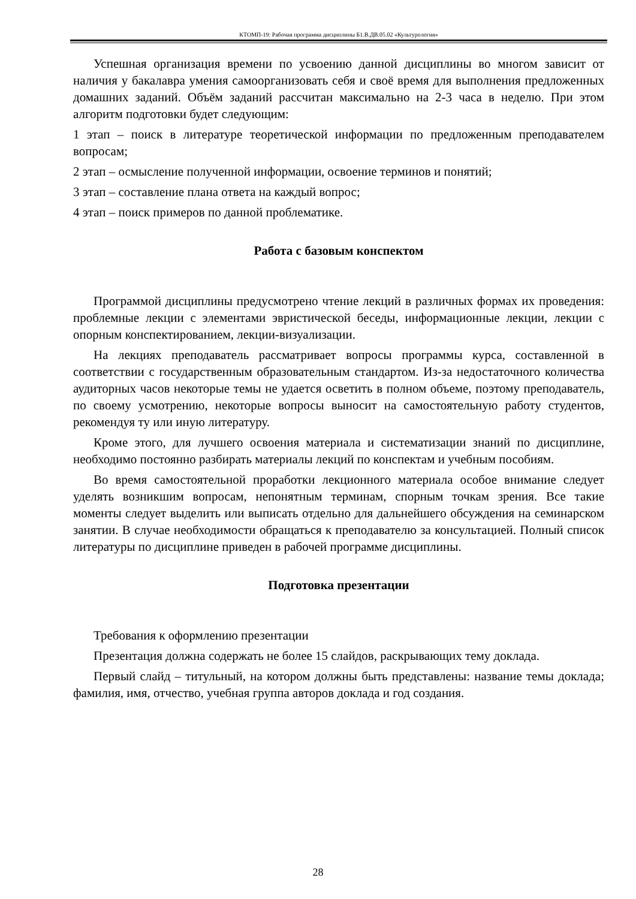КТОМП-19: Рабочая программа дисциплины Б1.В.ДВ.05.02 «Культурология»
Успешная организация времени по усвоению данной дисциплины во многом зависит от наличия у бакалавра умения самоорганизовать себя и своё время для выполнения предложенных домашних заданий. Объём заданий рассчитан максимально на 2-3 часа в неделю. При этом алгоритм подготовки будет следующим:
1 этап – поиск в литературе теоретической информации по предложенным преподавателем вопросам;
2 этап – осмысление полученной информации, освоение терминов и понятий;
3 этап – составление плана ответа на каждый вопрос;
4 этап – поиск примеров по данной проблематике.
Работа с базовым конспектом
Программой дисциплины предусмотрено чтение лекций в различных формах их проведения: проблемные лекции с элементами эвристической беседы, информационные лекции, лекции с опорным конспектированием, лекции-визуализации.
На лекциях преподаватель рассматривает вопросы программы курса, составленной в соответствии с государственным образовательным стандартом. Из-за недостаточного количества аудиторных часов некоторые темы не удается осветить в полном объеме, поэтому преподаватель, по своему усмотрению, некоторые вопросы выносит на самостоятельную работу студентов, рекомендуя ту или иную литературу.
Кроме этого, для лучшего освоения материала и систематизации знаний по дисциплине, необходимо постоянно разбирать материалы лекций по конспектам и учебным пособиям.
Во время самостоятельной проработки лекционного материала особое внимание следует уделять возникшим вопросам, непонятным терминам, спорным точкам зрения. Все такие моменты следует выделить или выписать отдельно для дальнейшего обсуждения на семинарском занятии. В случае необходимости обращаться к преподавателю за консультацией. Полный список литературы по дисциплине приведен в рабочей программе дисциплины.
Подготовка презентации
Требования к оформлению презентации
Презентация должна содержать не более 15 слайдов, раскрывающих тему доклада.
Первый слайд – титульный, на котором должны быть представлены: название темы доклада; фамилия, имя, отчество, учебная группа авторов доклада и год создания.
28